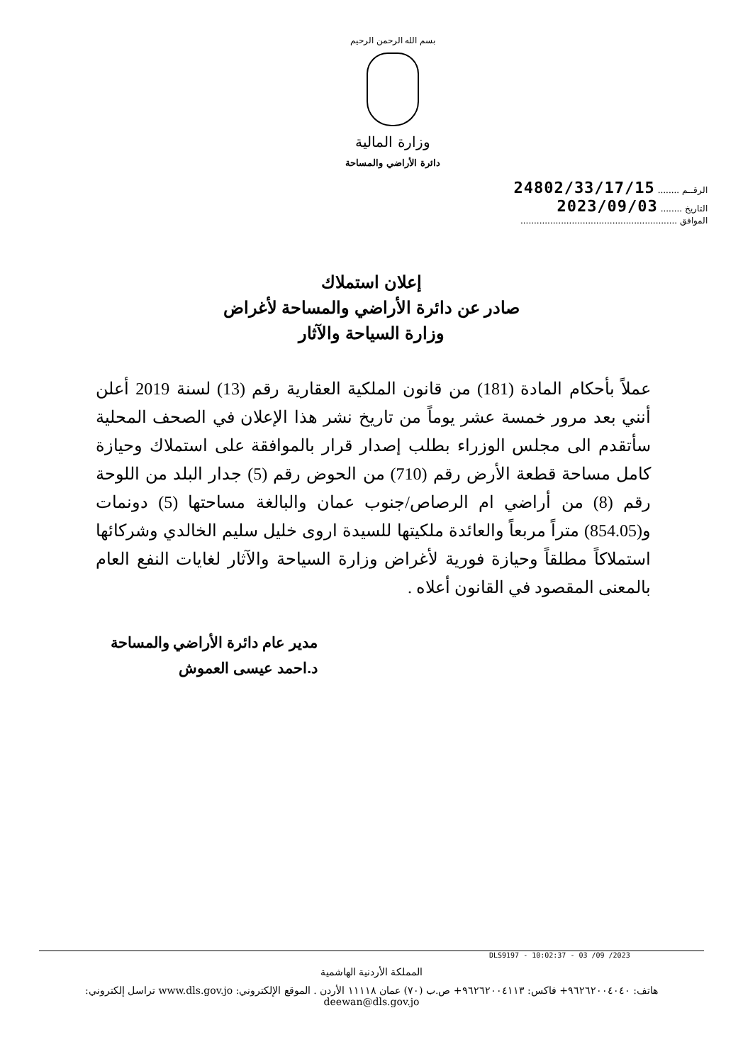بسم الله الرحمن الرحيم
وزارة المالية
دائرة الأراضي والمساحة
الرقــم ........ 24802/33/17/15
التاريخ ........ 2023/09/03
الموافق ..........................................................
إعلان استملاك
صادر عن دائرة الأراضي والمساحة لأغراض
وزارة السياحة والآثار
عملاً بأحكام المادة (181) من قانون الملكية العقارية رقم (13) لسنة 2019 أعلن أنني بعد مرور خمسة عشر يوماً من تاريخ نشر هذا الإعلان في الصحف المحلية سأتقدم الى مجلس الوزراء بطلب إصدار قرار بالموافقة على استملاك وحيازة كامل مساحة قطعة الأرض رقم (710) من الحوض رقم (5) جدار البلد من اللوحة رقم (8) من أراضي ام الرصاص/جنوب عمان والبالغة مساحتها (5) دونمات و(854.05) متراً مربعاً والعائدة ملكيتها للسيدة اروى خليل سليم الخالدي وشركائها استملاكاً مطلقاً وحيازة فورية لأغراض وزارة السياحة والآثار لغايات النفع العام بالمعنى المقصود في القانون أعلاه .
مدير عام دائرة الأراضي والمساحة
د.احمد عيسى العموش
DLS9197 - 10:02:37 - 03 /09 /2023
المملكة الأردنية الهاشمية
هاتف: ٩٦٢٦٢٠٠٤٠٤٠+ فاكس: ٩٦٢٦٢٠٠٤١١٣+ ص.ب (٧٠) عمان ١١١١٨ الأردن . الموقع الإلكتروني: www.dls.gov.jo تراسل إلكتروني: deewan@dls.gov.jo